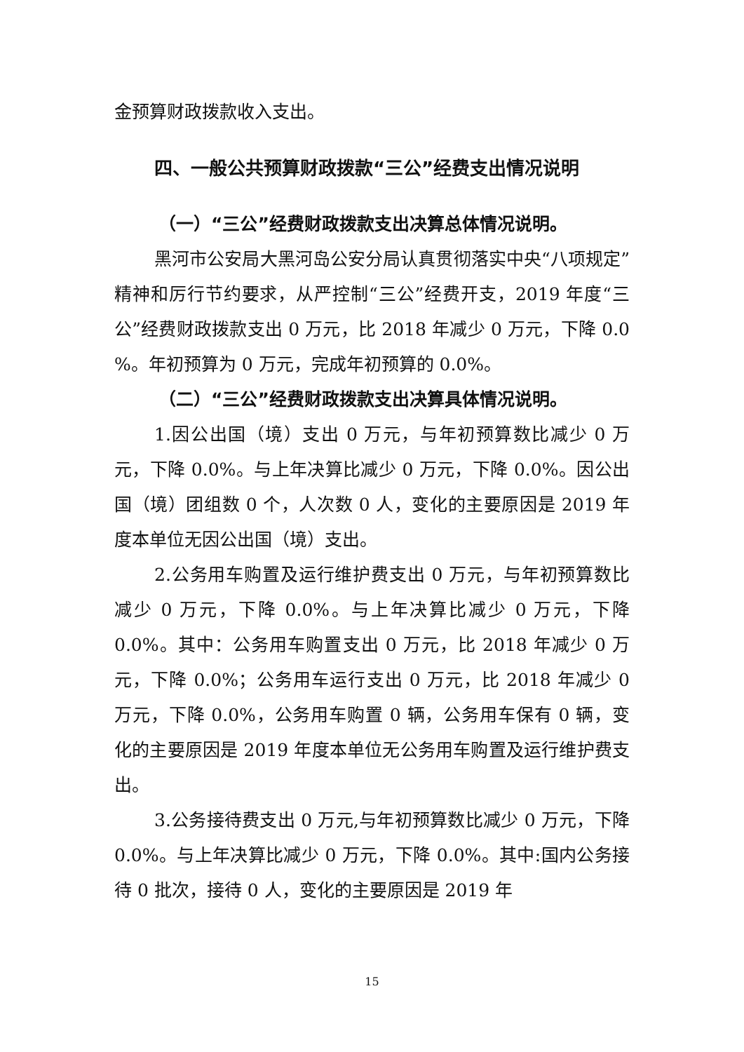金预算财政拨款收入支出。
四、一般公共预算财政拨款“三公”经费支出情况说明
（一）“三公”经费财政拨款支出决算总体情况说明。
黑河市公安局大黑河岛公安分局认真贯彻落实中央“八项规定”精神和厉行节约要求，从严控制“三公”经费开支，2019 年度“三公”经费财政拨款支出 0 万元，比 2018 年减少 0 万元，下降 0.0 %。年初预算为 0 万元，完成年初预算的 0.0%。
（二）“三公”经费财政拨款支出决算具体情况说明。
1.因公出国（境）支出 0 万元，与年初预算数比减少 0 万元，下降 0.0%。与上年决算比减少 0 万元，下降 0.0%。因公出国（境）团组数 0 个，人次数 0 人，变化的主要原因是 2019 年度本单位无因公出国（境）支出。
2.公务用车购置及运行维护费支出 0 万元，与年初预算数比减少 0 万元，下降 0.0%。与上年决算比减少 0 万元，下降 0.0%。其中：公务用车购置支出 0 万元，比 2018 年减少 0 万元，下降 0.0%；公务用车运行支出 0 万元，比 2018 年减少 0 万元，下降 0.0%，公务用车购置 0 辆，公务用车保有 0 辆，变化的主要原因是 2019 年度本单位无公务用车购置及运行维护费支出。
3.公务接待费支出 0 万元,与年初预算数比减少 0 万元，下降 0.0%。与上年决算比减少 0 万元，下降 0.0%。其中:国内公务接待 0 批次，接待 0 人，变化的主要原因是 2019 年
15